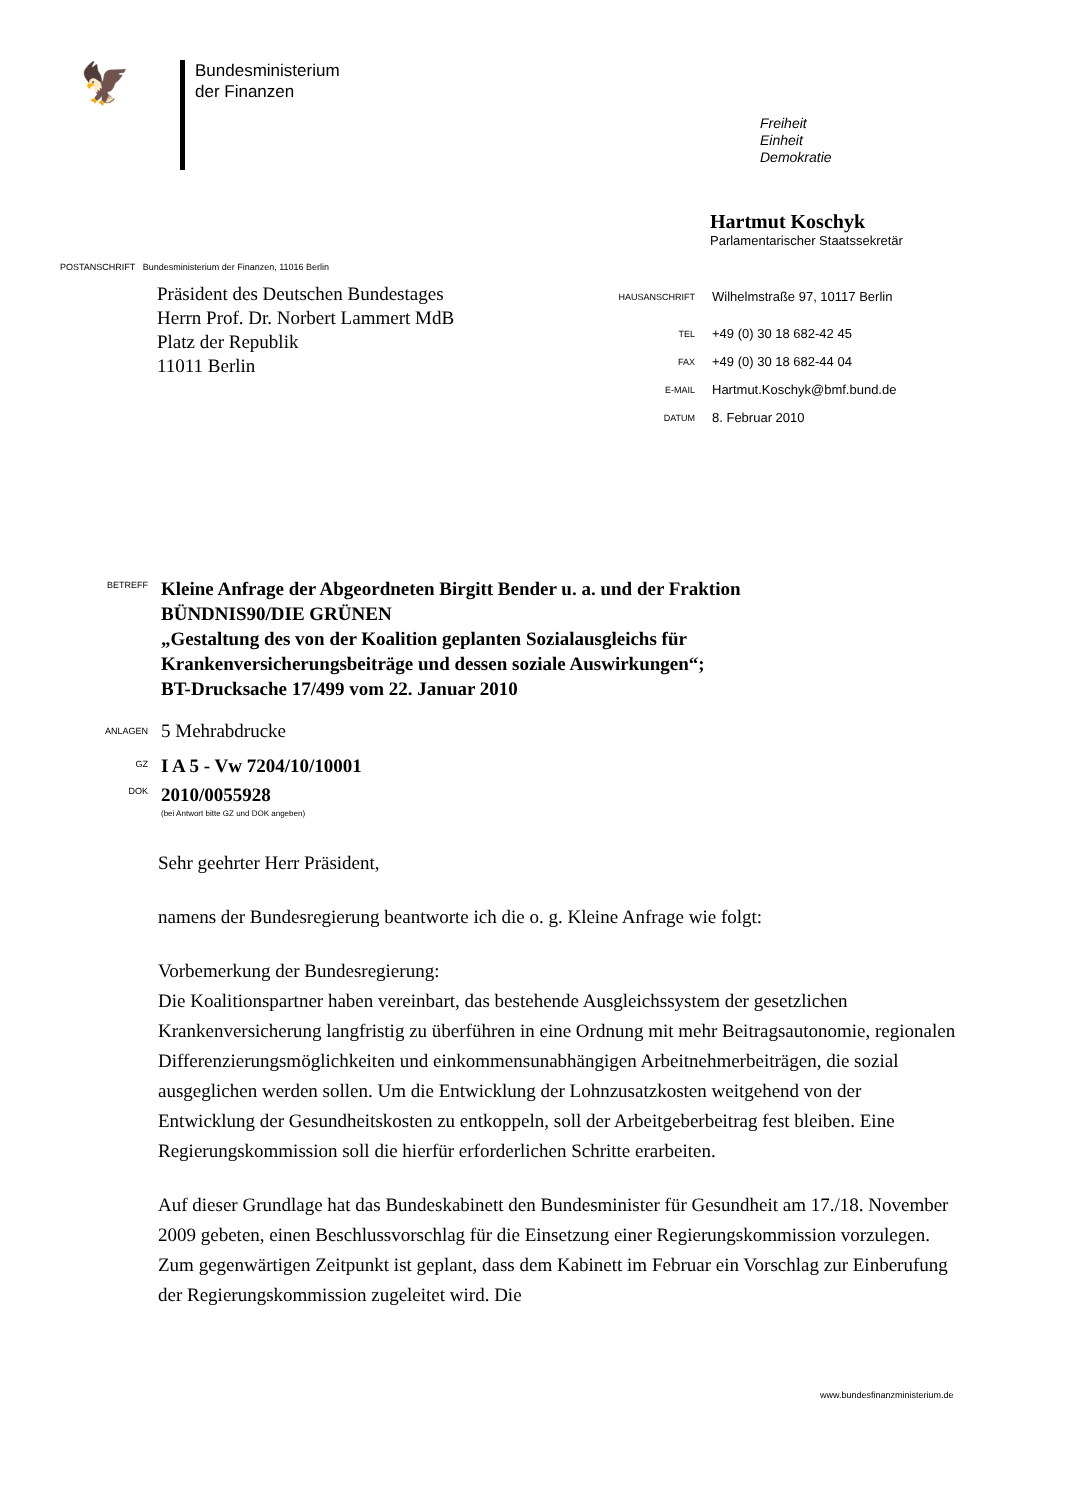🦅
Bundesministerium
der Finanzen
Freiheit
Einheit
Demokratie
Hartmut Koschyk
Parlamentarischer Staatssekretär
POSTANSCHRIFT Bundesministerium der Finanzen, 11016 Berlin
Präsident des Deutschen Bundestages
Herrn Prof. Dr. Norbert Lammert MdB
Platz der Republik
11011 Berlin
| HAUSANSCHRIFT | Wilhelmstraße 97, 10117 Berlin |
| TEL | +49 (0) 30 18 682-42 45 |
| FAX | +49 (0) 30 18 682-44 04 |
| E-MAIL | Hartmut.Koschyk@bmf.bund.de |
| DATUM | 8. Februar 2010 |
| BETREFF | Kleine Anfrage der Abgeordneten Birgitt Bender u. a. und der Fraktion BÜNDNIS90/DIE GRÜNEN „Gestaltung des von der Koalition geplanten Sozialausgleichs für Krankenversicherungsbeiträge und dessen soziale Auswirkungen“; BT-Drucksache 17/499 vom 22. Januar 2010 |
| ANLAGEN | 5 Mehrabdrucke |
| GZ | I A 5 - Vw 7204/10/10001 |
| DOK | 2010/0055928 (bei Antwort bitte GZ und DOK angeben) |
Sehr geehrter Herr Präsident,
namens der Bundesregierung beantworte ich die o. g. Kleine Anfrage wie folgt:
Vorbemerkung der Bundesregierung:
Die Koalitionspartner haben vereinbart, das bestehende Ausgleichssystem der gesetzlichen Krankenversicherung langfristig zu überführen in eine Ordnung mit mehr Beitragsautonomie, regionalen Differenzierungsmöglichkeiten und einkommensunabhängigen Arbeitnehmerbeiträgen, die sozial ausgeglichen werden sollen. Um die Entwicklung der Lohnzusatzkosten weitgehend von der Entwicklung der Gesundheitskosten zu entkoppeln, soll der Arbeitgeberbeitrag fest bleiben. Eine Regierungskommission soll die hierfür erforderlichen Schritte erarbeiten.
Auf dieser Grundlage hat das Bundeskabinett den Bundesminister für Gesundheit am 17./18. November 2009 gebeten, einen Beschlussvorschlag für die Einsetzung einer Regierungskommission vorzulegen. Zum gegenwärtigen Zeitpunkt ist geplant, dass dem Kabinett im Februar ein Vorschlag zur Einberufung der Regierungskommission zugeleitet wird. Die
www.bundesfinanzministerium.de